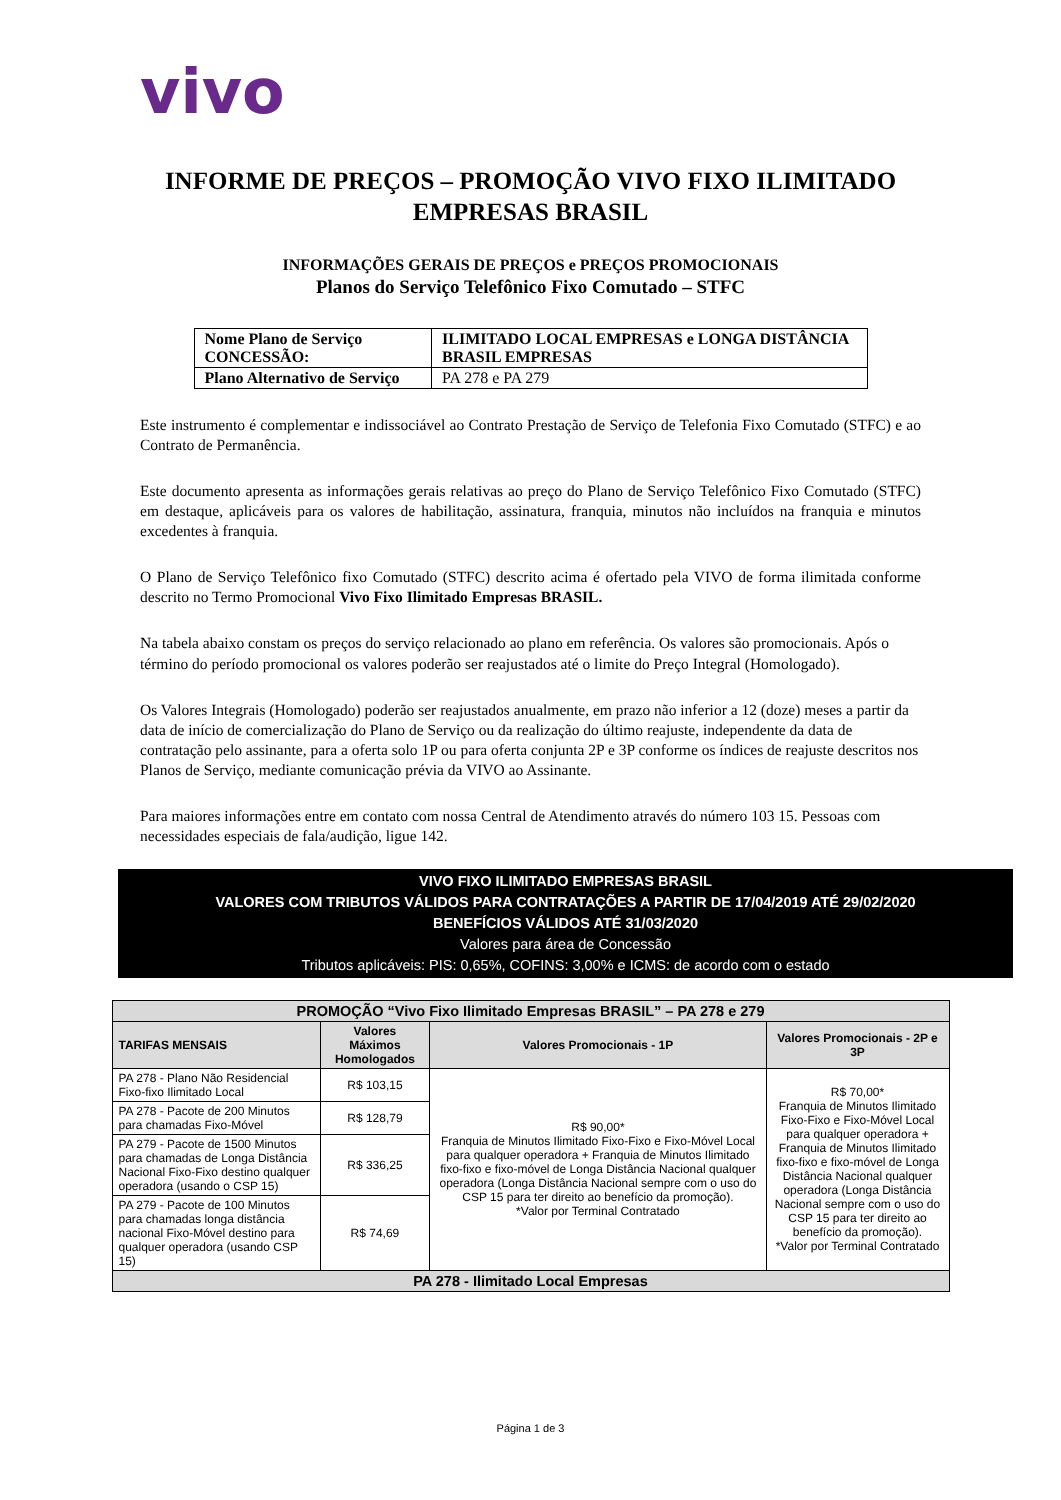vivo
INFORME DE PREÇOS – PROMOÇÃO VIVO FIXO ILIMITADO
EMPRESAS BRASIL
INFORMAÇÕES GERAIS DE PREÇOS e PREÇOS PROMOCIONAIS
Planos do Serviço Telefônico Fixo Comutado – STFC
| Nome Plano de Serviço CONCESSÃO: | ILIMITADO LOCAL EMPRESAS e LONGA DISTÂNCIA BRASIL EMPRESAS |
| Plano Alternativo de Serviço | PA 278 e PA 279 |
Este instrumento é complementar e indissociável ao Contrato Prestação de Serviço de Telefonia Fixo Comutado (STFC) e ao Contrato de Permanência.
Este documento apresenta as informações gerais relativas ao preço do Plano de Serviço Telefônico Fixo Comutado (STFC) em destaque, aplicáveis para os valores de habilitação, assinatura, franquia, minutos não incluídos na franquia e minutos excedentes à franquia.
O Plano de Serviço Telefônico fixo Comutado (STFC) descrito acima é ofertado pela VIVO de forma ilimitada conforme descrito no Termo Promocional Vivo Fixo Ilimitado Empresas BRASIL.
Na tabela abaixo constam os preços do serviço relacionado ao plano em referência. Os valores são promocionais. Após o término do período promocional os valores poderão ser reajustados até o limite do Preço Integral (Homologado).
Os Valores Integrais (Homologado) poderão ser reajustados anualmente, em prazo não inferior a 12 (doze) meses a partir da data de início de comercialização do Plano de Serviço ou da realização do último reajuste, independente da data de contratação pelo assinante, para a oferta solo 1P ou para oferta conjunta 2P e 3P conforme os índices de reajuste descritos nos Planos de Serviço, mediante comunicação prévia da VIVO ao Assinante.
Para maiores informações entre em contato com nossa Central de Atendimento através do número 103 15. Pessoas com necessidades especiais de fala/audição, ligue 142.
VIVO FIXO ILIMITADO EMPRESAS BRASIL
VALORES COM TRIBUTOS VÁLIDOS PARA CONTRATAÇÕES A PARTIR DE 17/04/2019 ATÉ 29/02/2020
BENEFÍCIOS VÁLIDOS ATÉ 31/03/2020
Valores para área de Concessão
Tributos aplicáveis: PIS: 0,65%, COFINS: 3,00% e ICMS: de acordo com o estado
| PROMOÇÃO “Vivo Fixo Ilimitado Empresas BRASIL” – PA 278 e 279 | | | |
| --- | --- | --- | --- |
| TARIFAS MENSAIS | Valores Máximos Homologados | Valores Promocionais - 1P | Valores Promocionais - 2P e 3P |
| PA 278 - Plano Não Residencial Fixo-fixo Ilimitado Local | R$ 103,15 | R$ 90,00* Franquia de Minutos Ilimitado Fixo-Fixo e Fixo-Móvel Local para qualquer operadora + Franquia de Minutos Ilimitado fixo-fixo e fixo-móvel de Longa Distância Nacional qualquer operadora (Longa Distância Nacional sempre com o uso do CSP 15 para ter direito ao benefício da promoção). *Valor por Terminal Contratado | R$ 70,00* Franquia de Minutos Ilimitado Fixo-Fixo e Fixo-Móvel Local para qualquer operadora + Franquia de Minutos Ilimitado fixo-fixo e fixo-móvel de Longa Distância Nacional qualquer operadora (Longa Distância Nacional sempre com o uso do CSP 15 para ter direito ao benefício da promoção). *Valor por Terminal Contratado |
| PA 278 - Pacote de 200 Minutos para chamadas Fixo-Móvel | R$ 128,79 | | |
| PA 279 - Pacote de 1500 Minutos para chamadas de Longa Distância Nacional Fixo-Fixo destino qualquer operadora (usando o CSP 15) | R$ 336,25 | | |
| PA 279 - Pacote de 100 Minutos para chamadas longa distância nacional Fixo-Móvel destino para qualquer operadora (usando CSP 15) | R$ 74,69 | | |
| PA 278 - Ilimitado Local Empresas | | | |
Página 1 de 3